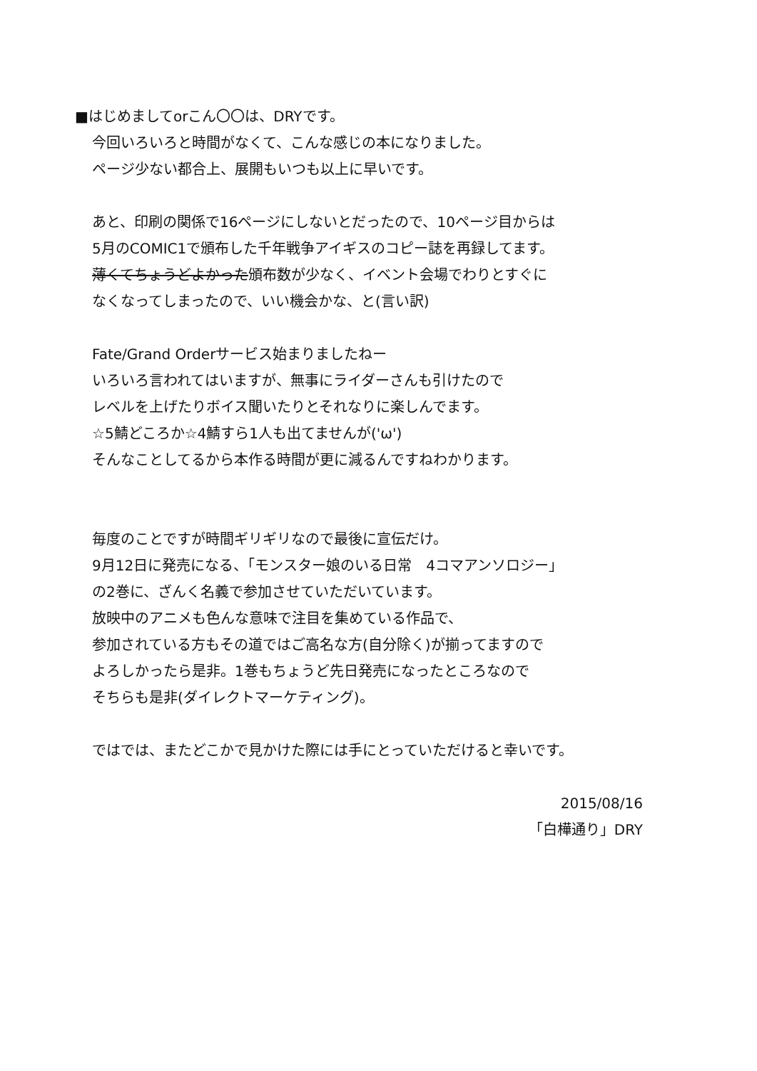■はじめましてorこん〇〇は、DRYです。
今回いろいろと時間がなくて、こんな感じの本になりました。
ページ少ない都合上、展開もいつも以上に早いです。
あと、印刷の関係で16ページにしないとだったので、10ページ目からは
5月のCOMIC1で頒布した千年戦争アイギスのコピー誌を再録してます。
薄くてちょうどよかった頒布数が少なく、イベント会場でわりとすぐに
なくなってしまったので、いい機会かな、と(言い訳)
Fate/Grand Orderサービス始まりましたねー
いろいろ言われてはいますが、無事にライダーさんも引けたので
レベルを上げたりボイス聞いたりとそれなりに楽しんでます。
☆5鯖どころか☆4鯖すら1人も出てませんが('ω')
そんなことしてるから本作る時間が更に減るんですねわかります。
毎度のことですが時間ギリギリなので最後に宣伝だけ。
9月12日に発売になる、「モンスター娘のいる日常　4コマアンソロジー」
の2巻に、ざんく名義で参加させていただいています。
放映中のアニメも色んな意味で注目を集めている作品で、
参加されている方もその道ではご高名な方(自分除く)が揃ってますので
よろしかったら是非。1巻もちょうど先日発売になったところなので
そちらも是非(ダイレクトマーケティング)。
ではでは、またどこかで見かけた際には手にとっていただけると幸いです。
2015/08/16
「白樺通り」DRY